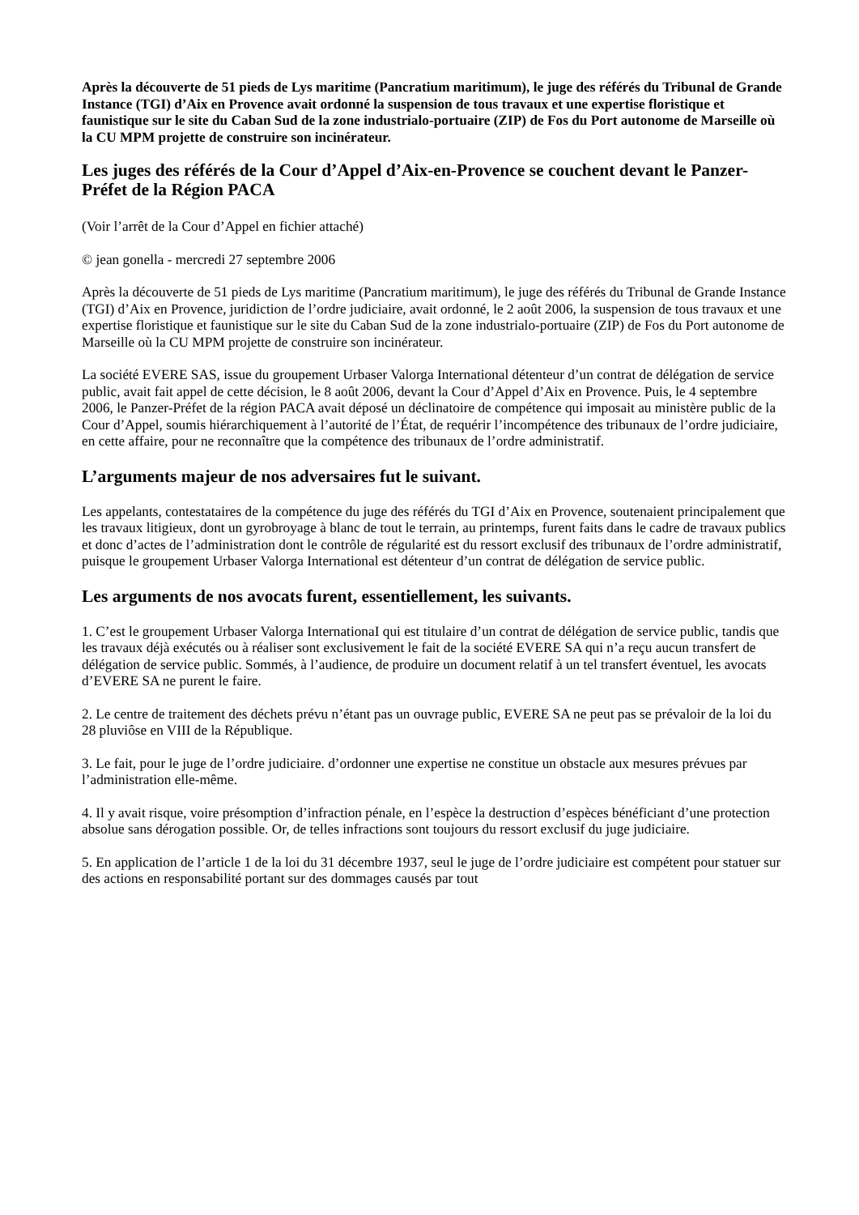Après la découverte de 51 pieds de Lys maritime (Pancratium maritimum), le juge des référés du Tribunal de Grande Instance (TGI) d’Aix en Provence avait ordonné la suspension de tous travaux et une expertise floristique et faunistique sur le site du Caban Sud de la zone industrialo-portuaire (ZIP) de Fos du Port autonome de Marseille où la CU MPM projette de construire son incinérateur.
Les juges des référés de la Cour d’Appel d’Aix-en-Provence se couchent devant le Panzer-Préfet de la Région PACA
(Voir l’arrêt de la Cour d’Appel en fichier attaché)
© jean gonella - mercredi 27 septembre 2006
Après la découverte de 51 pieds de Lys maritime (Pancratium maritimum), le juge des référés du Tribunal de Grande Instance (TGI) d’Aix en Provence, juridiction de l’ordre judiciaire, avait ordonné, le 2 août 2006, la suspension de tous travaux et une expertise floristique et faunistique sur le site du Caban Sud de la zone industrialo-portuaire (ZIP) de Fos du Port autonome de Marseille où la CU MPM projette de construire son incinérateur.
La société EVERE SAS, issue du groupement Urbaser Valorga International détenteur d’un contrat de délégation de service public, avait fait appel de cette décision, le 8 août 2006, devant la Cour d’Appel d’Aix en Provence. Puis, le 4 septembre 2006, le Panzer-Préfet de la région PACA avait déposé un déclinatoire de compétence qui imposait au ministère public de la Cour d’Appel, soumis hiérarchiquement à l’autorité de l’État, de requérir l’incompétence des tribunaux de l’ordre judiciaire, en cette affaire, pour ne reconnaître que la compétence des tribunaux de l’ordre administratif.
L’arguments majeur de nos adversaires fut le suivant.
Les appelants, contestataires de la compétence du juge des référés du TGI d’Aix en Provence, soutenaient principalement que les travaux litigieux, dont un gyrobroyage à blanc de tout le terrain, au printemps, furent faits dans le cadre de travaux publics et donc d’actes de l’administration dont le contrôle de régularité est du ressort exclusif des tribunaux de l’ordre administratif, puisque le groupement Urbaser Valorga International est détenteur d’un contrat de délégation de service public.
Les arguments de nos avocats furent, essentiellement, les suivants.
1. C’est le groupement Urbaser Valorga InternationaI qui est titulaire d’un contrat de délégation de service public, tandis que les travaux déjà exécutés ou à réaliser sont exclusivement le fait de la société EVERE SA qui n’a reçu aucun transfert de délégation de service public. Sommés, à l’audience, de produire un document relatif à un tel transfert éventuel, les avocats d’EVERE SA ne purent le faire.
2. Le centre de traitement des déchets prévu n’étant pas un ouvrage public, EVERE SA ne peut pas se prévaloir de la loi du 28 pluviôse en VIII de la République.
3. Le fait, pour le juge de l’ordre judiciaire. d’ordonner une expertise ne constitue un obstacle aux mesures prévues par l’administration elle-même.
4. Il y avait risque, voire présomption d’infraction pénale, en l’espèce la destruction d’espèces bénéficiant d’une protection absolue sans dérogation possible. Or, de telles infractions sont toujours du ressort exclusif du juge judiciaire.
5. En application de l’article 1 de la loi du 31 décembre 1937, seul le juge de l’ordre judiciaire est compétent pour statuer sur des actions en responsabilité portant sur des dommages causés par tout